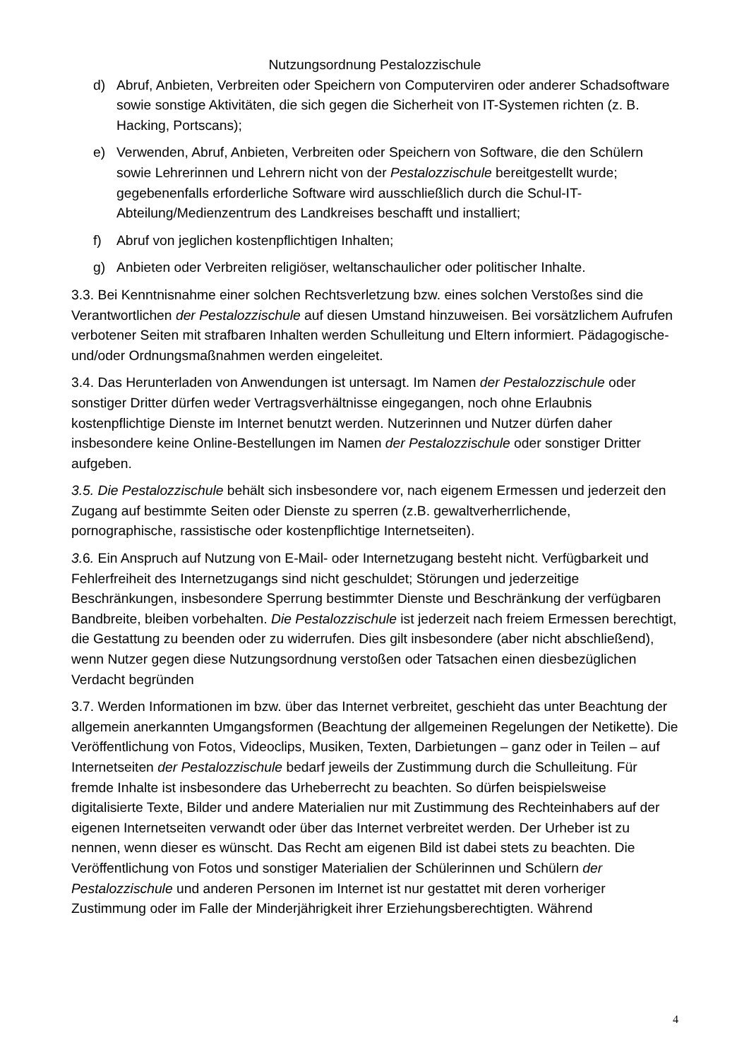Nutzungsordnung Pestalozzischule
d) Abruf, Anbieten, Verbreiten oder Speichern von Computerviren oder anderer Schadsoftware sowie sonstige Aktivitäten, die sich gegen die Sicherheit von IT-Systemen richten (z. B. Hacking, Portscans);
e) Verwenden, Abruf, Anbieten, Verbreiten oder Speichern von Software, die den Schülern sowie Lehrerinnen und Lehrern nicht von der Pestalozzischule bereitgestellt wurde; gegebenenfalls erforderliche Software wird ausschließlich durch die Schul-IT-Abteilung/Medienzentrum des Landkreises beschafft und installiert;
f) Abruf von jeglichen kostenpflichtigen Inhalten;
g) Anbieten oder Verbreiten religiöser, weltanschaulicher oder politischer Inhalte.
3.3. Bei Kenntnisnahme einer solchen Rechtsverletzung bzw. eines solchen Verstoßes sind die Verantwortlichen der Pestalozzischule auf diesen Umstand hinzuweisen. Bei vorsätzlichem Aufrufen verbotener Seiten mit strafbaren Inhalten werden Schulleitung und Eltern informiert. Pädagogische- und/oder Ordnungsmaßnahmen werden eingeleitet.
3.4. Das Herunterladen von Anwendungen ist untersagt. Im Namen der Pestalozzischule oder sonstiger Dritter dürfen weder Vertragsverhältnisse eingegangen, noch ohne Erlaubnis kostenpflichtige Dienste im Internet benutzt werden. Nutzerinnen und Nutzer dürfen daher insbesondere keine Online-Bestellungen im Namen der Pestalozzischule oder sonstiger Dritter aufgeben.
3.5. Die Pestalozzischule behält sich insbesondere vor, nach eigenem Ermessen und jederzeit den Zugang auf bestimmte Seiten oder Dienste zu sperren (z.B. gewaltverherrlichende, pornographische, rassistische oder kostenpflichtige Internetseiten).
3. 6. Ein Anspruch auf Nutzung von E-Mail- oder Internetzugang besteht nicht. Verfügbarkeit und Fehlerfreiheit des Internetzugangs sind nicht geschuldet; Störungen und jederzeitige Beschränkungen, insbesondere Sperrung bestimmter Dienste und Beschränkung der verfügbaren Bandbreite, bleiben vorbehalten. Die Pestalozzischule ist jederzeit nach freiem Ermessen berechtigt, die Gestattung zu beenden oder zu widerrufen. Dies gilt insbesondere (aber nicht abschließend), wenn Nutzer gegen diese Nutzungsordnung verstoßen oder Tatsachen einen diesbezüglichen Verdacht begründen
3.7. Werden Informationen im bzw. über das Internet verbreitet, geschieht das unter Beachtung der allgemein anerkannten Umgangsformen (Beachtung der allgemeinen Regelungen der Netikette). Die Veröffentlichung von Fotos, Videoclips, Musiken, Texten, Darbietungen – ganz oder in Teilen – auf Internetseiten der Pestalozzischule bedarf jeweils der Zustimmung durch die Schulleitung. Für fremde Inhalte ist insbesondere das Urheberrecht zu beachten. So dürfen beispielsweise digitalisierte Texte, Bilder und andere Materialien nur mit Zustimmung des Rechteinhabers auf der eigenen Internetseiten verwandt oder über das Internet verbreitet werden. Der Urheber ist zu nennen, wenn dieser es wünscht. Das Recht am eigenen Bild ist dabei stets zu beachten. Die Veröffentlichung von Fotos und sonstiger Materialien der Schülerinnen und Schülern der Pestalozzischule und anderen Personen im Internet ist nur gestattet mit deren vorheriger Zustimmung oder im Falle der Minderjährigkeit ihrer Erziehungsberechtigten. Während
4